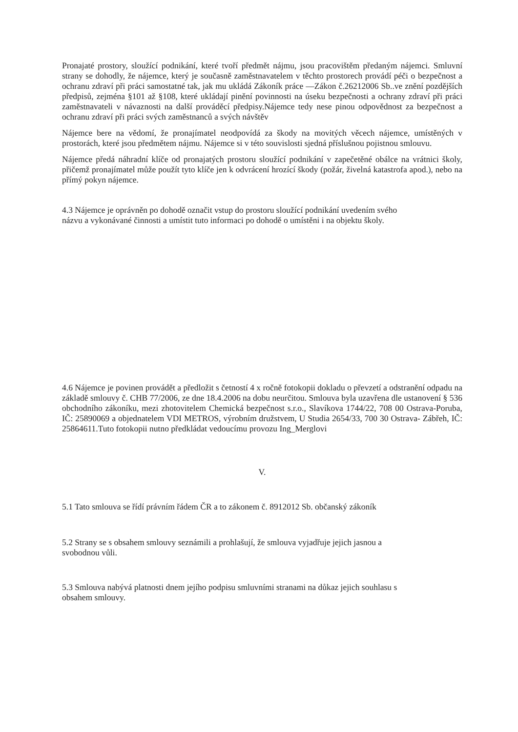Pronajaté prostory, sloužící podnikání, které tvoří předmět nájmu, jsou pracovištěm předaným nájemci. Smluvní strany se dohodly, že nájemce, který je současně zaměstnavatelem v těchto prostorech provádí péči o bezpečnost a ochranu zdraví při práci samostatné tak, jak mu ukládá Zákoník práce —Zákon č.26212006 Sb..ve znění pozdějších předpisů, zejména §101 až §108, které ukládají pinění povinnosti na úseku bezpečnosti a ochrany zdraví při práci zaměstnavateli v návaznosti na další prováděcí předpisy.Nájemce tedy nese pinou odpovědnost za bezpečnost a ochranu zdraví při práci svých zaměstnanců a svých návštěv
Nájemce bere na vědomí, že pronajímatel neodpovídá za škody na movitých věcech nájemce, umístěných v prostorách, které jsou předmětem nájmu. Nájemce si v této souvislosti sjedná příslušnou pojistnou smlouvu.
Nájemce předá náhradní klíče od pronajatých prostoru sloužící podnikání v zapečetěné obálce na vrátnici školy, přičemž pronajímatel může použít tyto klíče jen k odvrácení hrozící škody (požár, živelná katastrofa apod.), nebo na přímý pokyn nájemce.
4.3 Nájemce je oprávněn po dohodě označit vstup do prostoru sloužící podnikání uvedením svého
názvu a vykonávané činnosti a umístit tuto informaci po dohodě o umístěni i na objektu školy.
4.6 Nájemce je povinen provádět a předložit s četností 4 x ročně fotokopii dokladu o převzetí a odstranění odpadu na základě smlouvy č. CHB 77/2006, ze dne 18.4.2006 na dobu neurčitou. Smlouva byla uzavřena dle ustanovení § 536 obchodního zákoníku, mezi zhotovitelem Chemická bezpečnost s.r.o., Slavíkova 1744/22, 708 00 Ostrava-Poruba, IČ: 25890069 a objednatelem VDI METROS, výrobním družstvem, U Studia 2654/33, 700 30 Ostrava- Zábřeh, IČ: 25864611.Tuto fotokopii nutno předkládat vedoucímu provozu Ing_Merglovi
V.
5.1 Tato smlouva se řídí právním řádem ČR a to zákonem č. 8912012 Sb. občanský zákoník
5.2 Strany se s obsahem smlouvy seznámili a prohlašují, že smlouva vyjadřuje jejich jasnou a
svobodnou vůli.
5.3 Smlouva nabývá platnosti dnem jejího podpisu smluvními stranami na důkaz jejich souhlasu s
obsahem smlouvy.